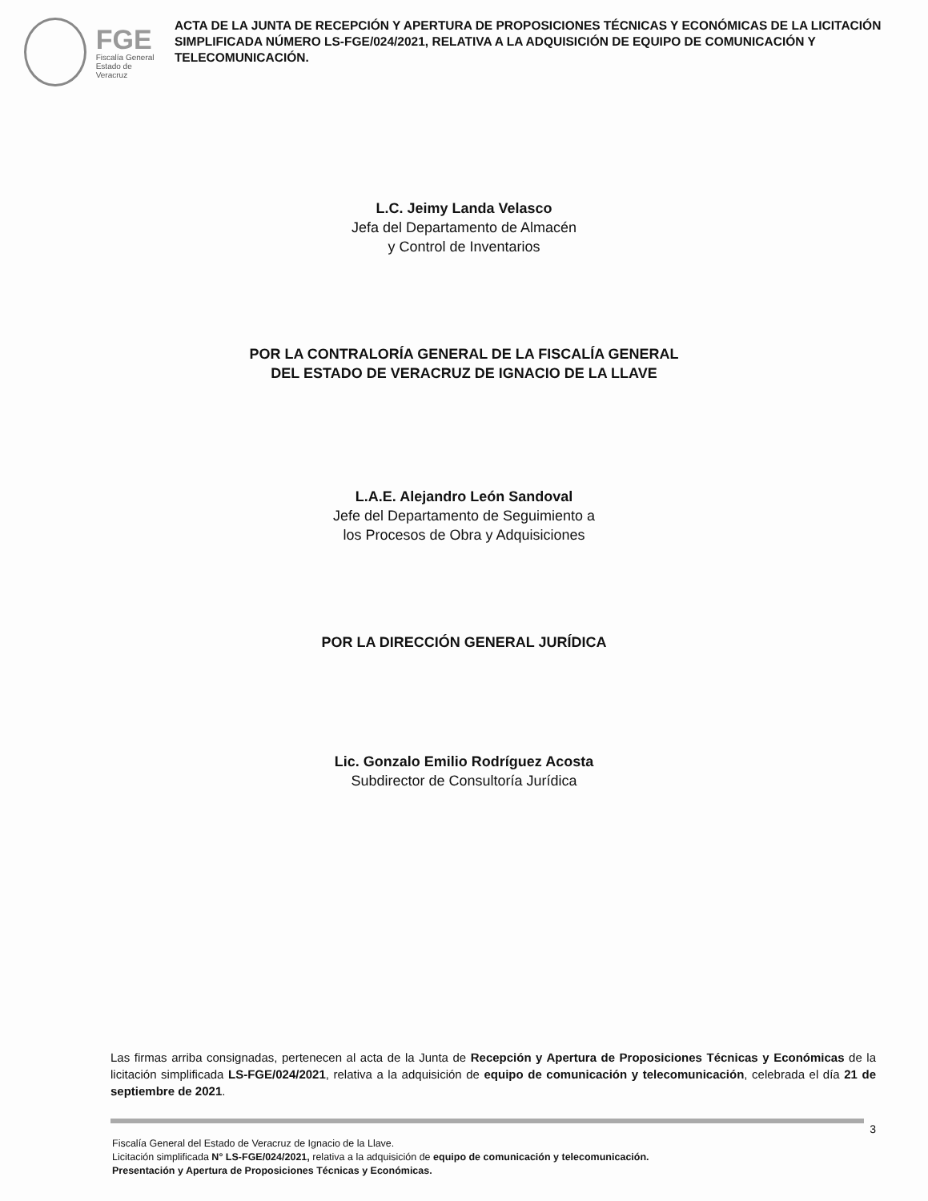FGE
Fiscalía General
Estado de Veracruz
ACTA DE LA JUNTA DE RECEPCIÓN Y APERTURA DE PROPOSICIONES TÉCNICAS Y ECONÓMICAS DE LA LICITACIÓN SIMPLIFICADA NÚMERO LS-FGE/024/2021, RELATIVA A LA ADQUISICIÓN DE EQUIPO DE COMUNICACIÓN Y TELECOMUNICACIÓN.
L.C. Jeimy Landa Velasco
Jefa del Departamento de Almacén
y Control de Inventarios
POR LA CONTRALORÍA GENERAL DE LA FISCALÍA GENERAL
DEL ESTADO DE VERACRUZ DE IGNACIO DE LA LLAVE
L.A.E. Alejandro León Sandoval
Jefe del Departamento de Seguimiento a
los Procesos de Obra y Adquisiciones
POR LA DIRECCIÓN GENERAL JURÍDICA
Lic. Gonzalo Emilio Rodríguez Acosta
Subdirector de Consultoría Jurídica
Las firmas arriba consignadas, pertenecen al acta de la Junta de Recepción y Apertura de Proposiciones Técnicas y Económicas de la licitación simplificada LS-FGE/024/2021, relativa a la adquisición de equipo de comunicación y telecomunicación, celebrada el día 21 de septiembre de 2021.
3
Fiscalía General del Estado de Veracruz de Ignacio de la Llave.
Licitación simplificada N° LS-FGE/024/2021, relativa a la adquisición de equipo de comunicación y telecomunicación.
Presentación y Apertura de Proposiciones Técnicas y Económicas.